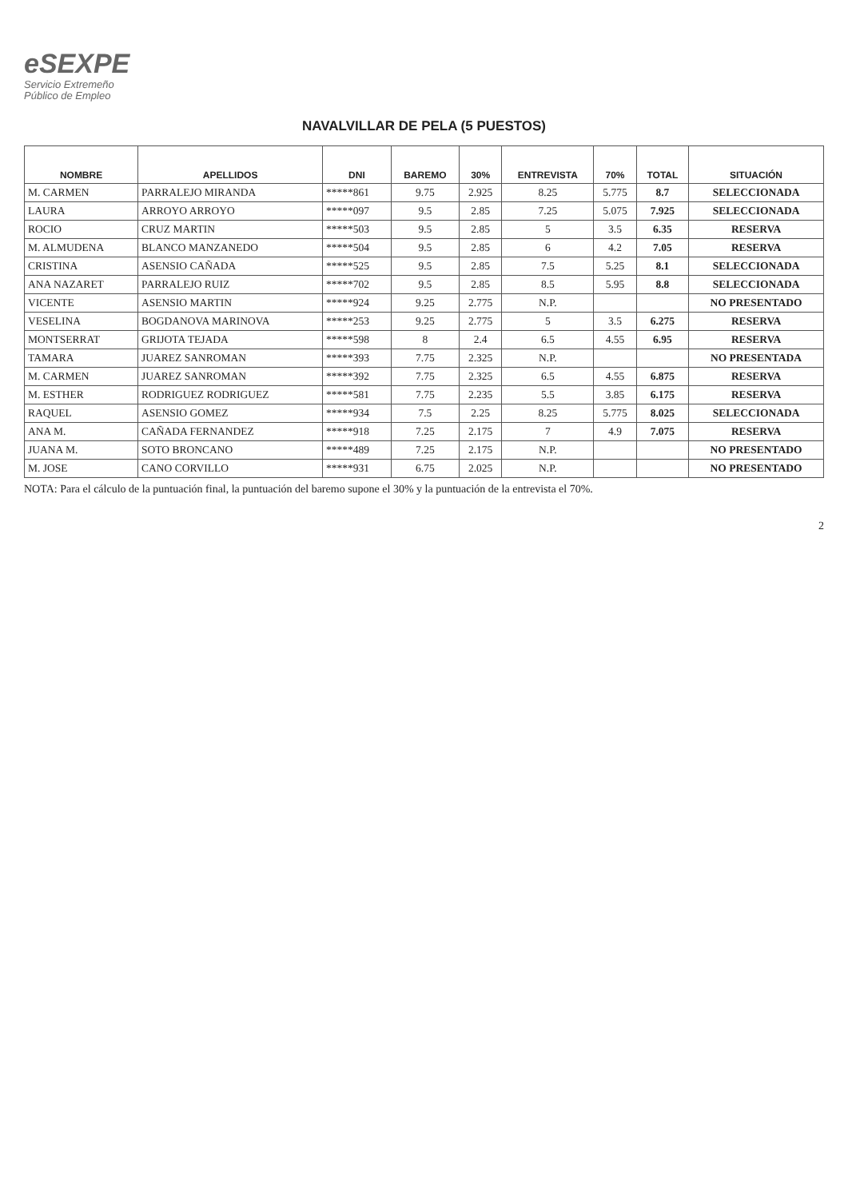eSEXPE
Servicio Extremeño
Público de Empleo
NAVALVILLAR DE PELA (5 PUESTOS)
| NOMBRE | APELLIDOS | DNI | BAREMO | 30% | ENTREVISTA | 70% | TOTAL | SITUACIÓN |
| --- | --- | --- | --- | --- | --- | --- | --- | --- |
| M. CARMEN | PARRALEJO MIRANDA | *****861 | 9.75 | 2.925 | 8.25 | 5.775 | 8.7 | SELECCIONADA |
| LAURA | ARROYO ARROYO | *****097 | 9.5 | 2.85 | 7.25 | 5.075 | 7.925 | SELECCIONADA |
| ROCIO | CRUZ MARTIN | *****503 | 9.5 | 2.85 | 5 | 3.5 | 6.35 | RESERVA |
| M. ALMUDENA | BLANCO MANZANEDO | *****504 | 9.5 | 2.85 | 6 | 4.2 | 7.05 | RESERVA |
| CRISTINA | ASENSIO CAÑADA | *****525 | 9.5 | 2.85 | 7.5 | 5.25 | 8.1 | SELECCIONADA |
| ANA NAZARET | PARRALEJO RUIZ | *****702 | 9.5 | 2.85 | 8.5 | 5.95 | 8.8 | SELECCIONADA |
| VICENTE | ASENSIO MARTIN | *****924 | 9.25 | 2.775 | N.P. | | | NO PRESENTADO |
| VESELINA | BOGDANOVA MARINOVA | *****253 | 9.25 | 2.775 | 5 | 3.5 | 6.275 | RESERVA |
| MONTSERRAT | GRIJOTA TEJADA | *****598 | 8 | 2.4 | 6.5 | 4.55 | 6.95 | RESERVA |
| TAMARA | JUAREZ SANROMAN | *****393 | 7.75 | 2.325 | N.P. | | | NO PRESENTADA |
| M. CARMEN | JUAREZ SANROMAN | *****392 | 7.75 | 2.325 | 6.5 | 4.55 | 6.875 | RESERVA |
| M. ESTHER | RODRIGUEZ RODRIGUEZ | *****581 | 7.75 | 2.235 | 5.5 | 3.85 | 6.175 | RESERVA |
| RAQUEL | ASENSIO GOMEZ | *****934 | 7.5 | 2.25 | 8.25 | 5.775 | 8.025 | SELECCIONADA |
| ANA M. | CAÑADA FERNANDEZ | *****918 | 7.25 | 2.175 | 7 | 4.9 | 7.075 | RESERVA |
| JUANA M. | SOTO BRONCANO | *****489 | 7.25 | 2.175 | N.P. | | | NO PRESENTADO |
| M. JOSE | CANO CORVILLO | *****931 | 6.75 | 2.025 | N.P. | | | NO PRESENTADO |
NOTA: Para el cálculo de la puntuación final, la puntuación del baremo supone el 30% y la puntuación de la entrevista el 70%.
2